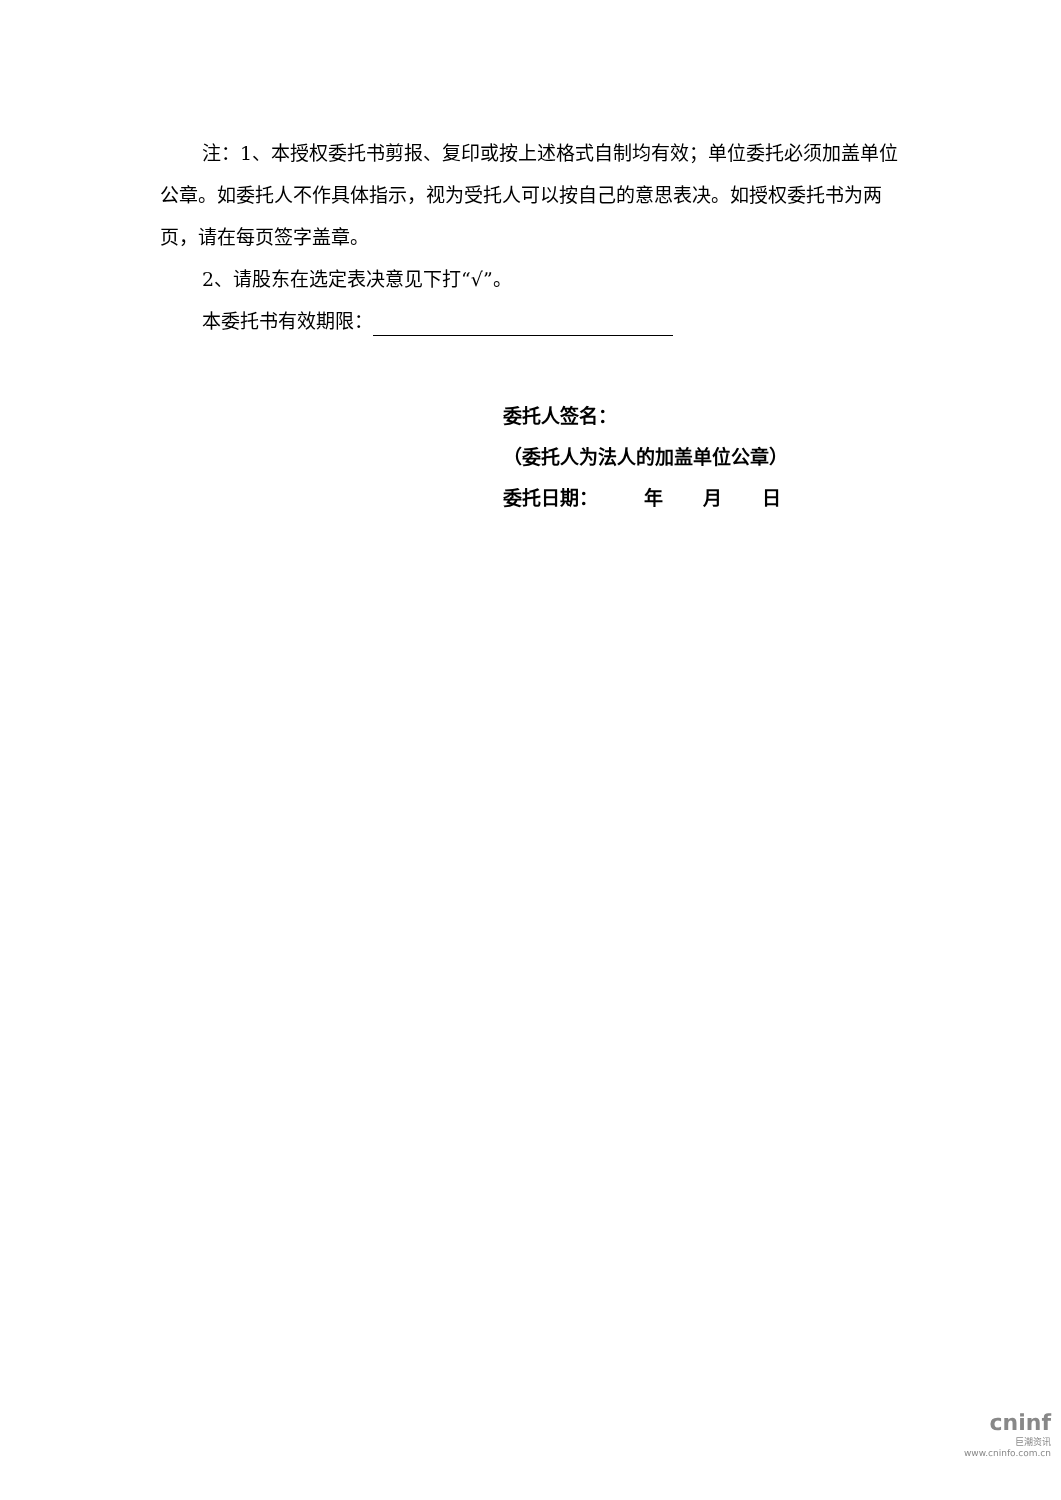注：1、本授权委托书剪报、复印或按上述格式自制均有效；单位委托必须加盖单位公章。如委托人不作具体指示，视为受托人可以按自己的意思表决。如授权委托书为两页，请在每页签字盖章。
2、请股东在选定表决意见下打“√”。
本委托书有效期限：
委托人签名：
（委托人为法人的加盖单位公章）
委托日期： 年 月 日
cninf
巨潮资讯
www.cninfo.com.cn